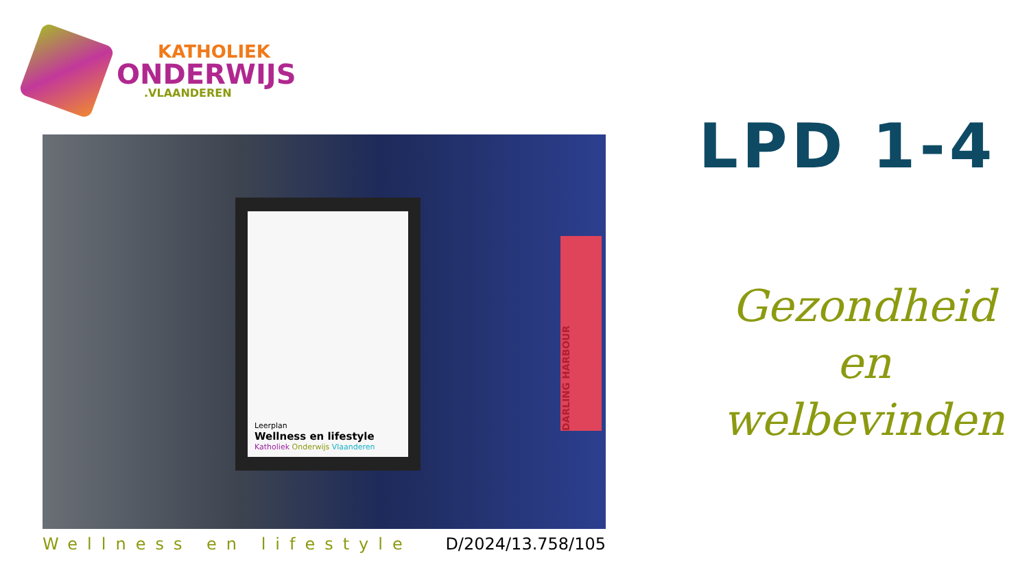KATHOLIEK
ONDERWIJS
.VLAANDEREN
Leerplan
Wellness en lifestyle
Katholiek Onderwijs Vlaanderen
DARLING HARBOUR
Wellness en lifestyle D/2024/13.758/105
LPD 1-4
Gezondheid en
welbevinden